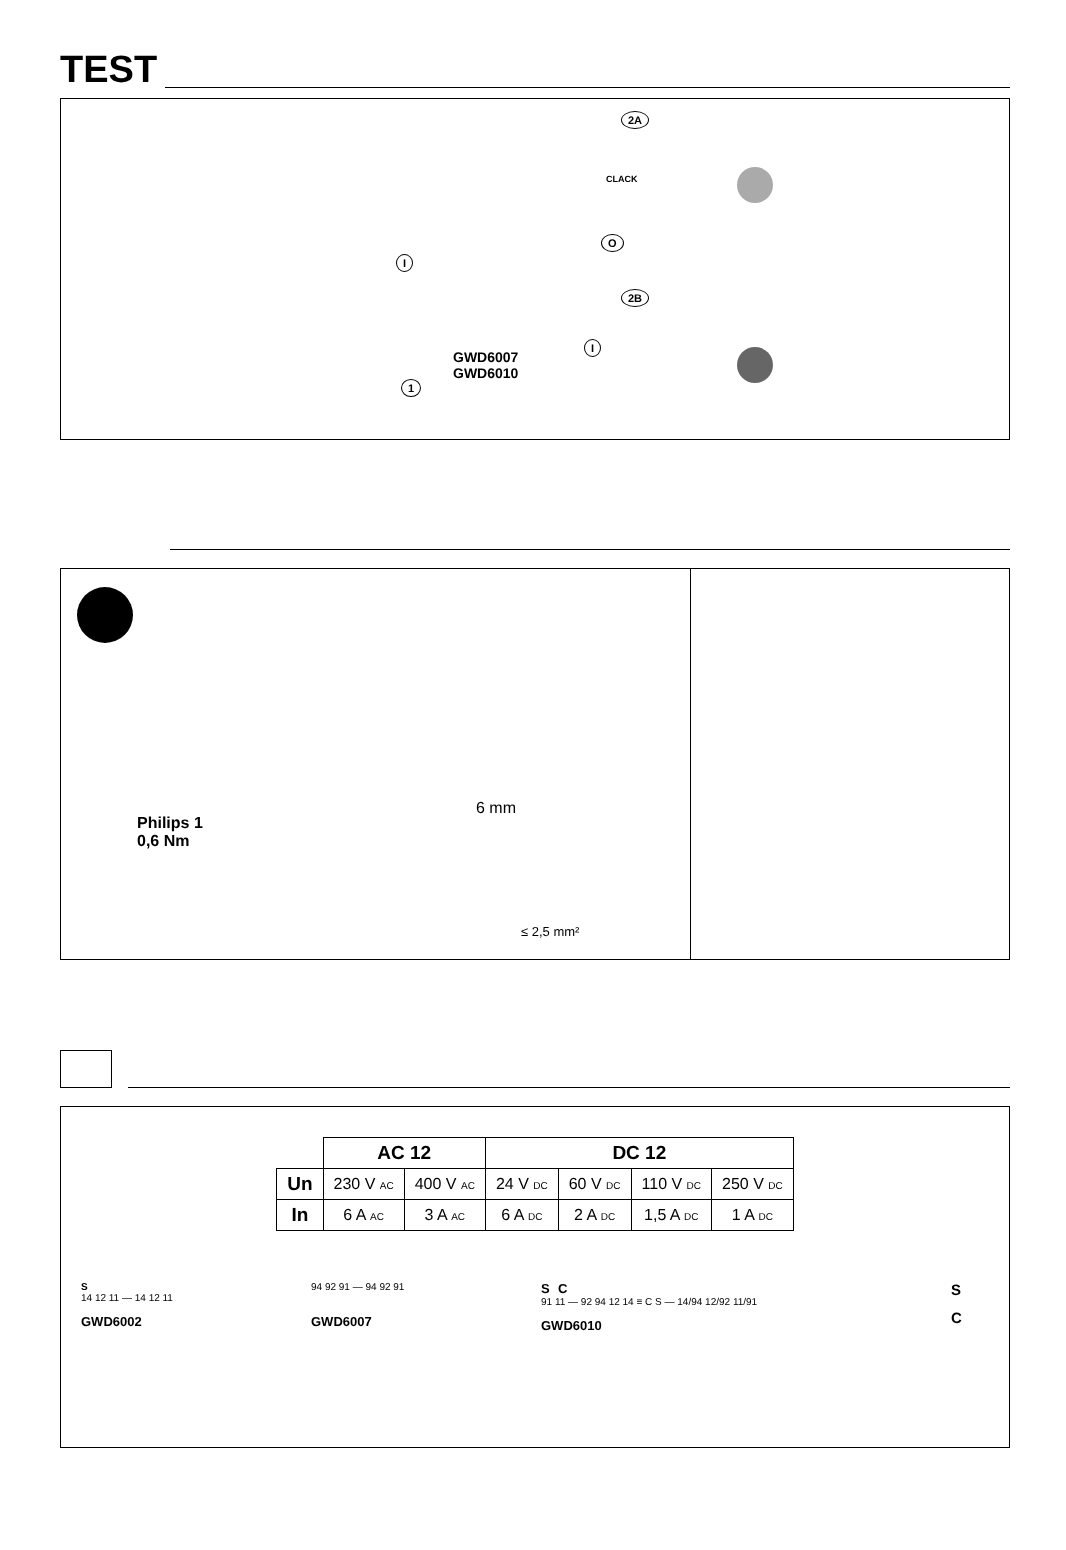TEST
2A
CLACK
O
I
2B
I
GWD6007
GWD6010
1
Philips 1
0,6 Nm
6 mm
≤ 2,5 mm²
| | AC 12 | | DC 12 | | | |
| Un | 230 V AC | 400 V AC | 24 V DC | 60 V DC | 110 V DC | 250 V DC |
| In | 6 A AC | 3 A AC | 6 A DC | 2 A DC | 1,5 A DC | 1 A DC |
S
14 12 11 — 14 12 11
GWD6002
94 92 91 — 94 92 91
GWD6007
S C
91 11 — 92 94 12 14 ≡ C S — 14/94 12/92 11/91
GWD6010
S
C